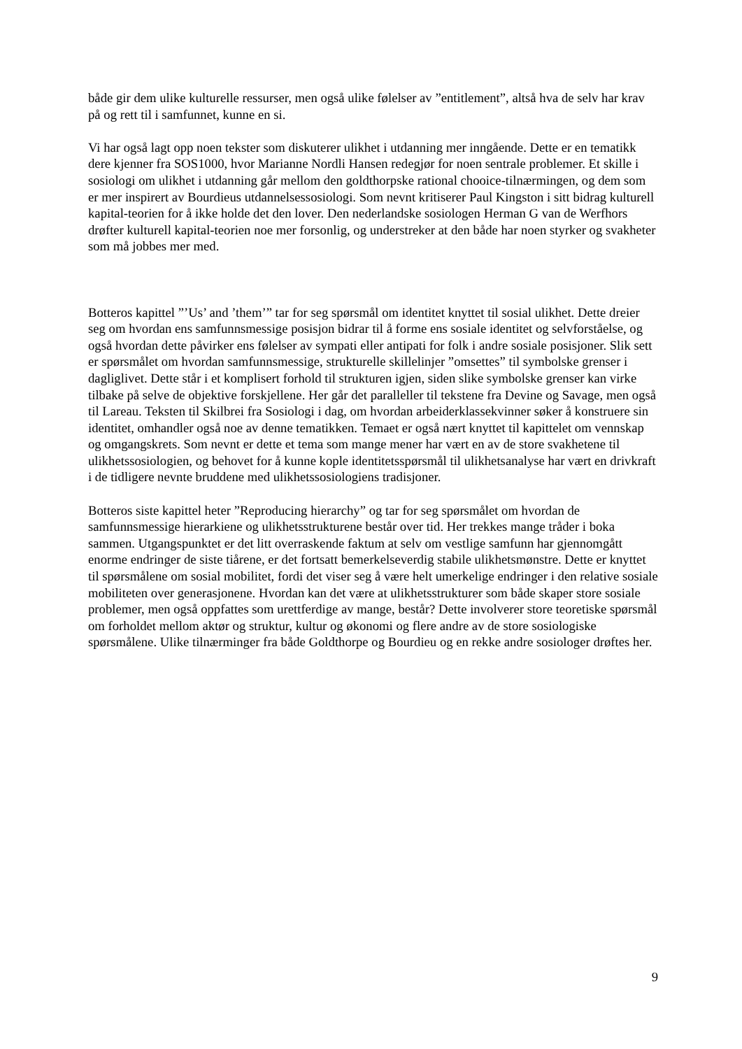både gir dem ulike kulturelle ressurser, men også ulike følelser av ”entitlement”, altså hva de selv har krav på og rett til i samfunnet, kunne en si.
Vi har også lagt opp noen tekster som diskuterer ulikhet i utdanning mer inngående. Dette er en tematikk dere kjenner fra SOS1000, hvor Marianne Nordli Hansen redegjør for noen sentrale problemer. Et skille i sosiologi om ulikhet i utdanning går mellom den goldthorpske rational chooice-tilnærmingen, og dem som er mer inspirert av Bourdieus utdannelsessosiologi. Som nevnt kritiserer Paul Kingston i sitt bidrag kulturell kapital-teorien for å ikke holde det den lover. Den nederlandske sosiologen Herman G van de Werfhors drøfter kulturell kapital-teorien noe mer forsonlig, og understreker at den både har noen styrker og svakheter som må jobbes mer med.
Botteros kapittel ”’Us’ and ’them’” tar for seg spørsmål om identitet knyttet til sosial ulikhet. Dette dreier seg om hvordan ens samfunnsmessige posisjon bidrar til å forme ens sosiale identitet og selvforståelse, og også hvordan dette påvirker ens følelser av sympati eller antipati for folk i andre sosiale posisjoner. Slik sett er spørsmålet om hvordan samfunnsmessige, strukturelle skillelinjer ”omsettes” til symbolske grenser i dagliglivet. Dette står i et komplisert forhold til strukturen igjen, siden slike symbolske grenser kan virke tilbake på selve de objektive forskjellene. Her går det paralleller til tekstene fra Devine og Savage, men også til Lareau. Teksten til Skilbrei fra Sosiologi i dag, om hvordan arbeiderklassekvinner søker å konstruere sin identitet, omhandler også noe av denne tematikken. Temaet er også nært knyttet til kapittelet om vennskap og omgangskrets. Som nevnt er dette et tema som mange mener har vært en av de store svakhetene til ulikhetssosiologien, og behovet for å kunne kople identitetsspørsmål til ulikhetsanalyse har vært en drivkraft i de tidligere nevnte bruddene med ulikhetssosiologiens tradisjoner.
Botteros siste kapittel heter ”Reproducing hierarchy” og tar for seg spørsmålet om hvordan de samfunnsmessige hierarkiene og ulikhetsstrukturene består over tid. Her trekkes mange tråder i boka sammen. Utgangspunktet er det litt overraskende faktum at selv om vestlige samfunn har gjennomgått enorme endringer de siste tiårene, er det fortsatt bemerkelseverdig stabile ulikhetsmønstre. Dette er knyttet til spørsmålene om sosial mobilitet, fordi det viser seg å være helt umerkelige endringer i den relative sosiale mobiliteten over generasjonene. Hvordan kan det være at ulikhetsstrukturer som både skaper store sosiale problemer, men også oppfattes som urettferdige av mange, består? Dette involverer store teoretiske spørsmål om forholdet mellom aktør og struktur, kultur og økonomi og flere andre av de store sosiologiske spørsmålene. Ulike tilnærminger fra både Goldthorpe og Bourdieu og en rekke andre sosiologer drøftes her.
9